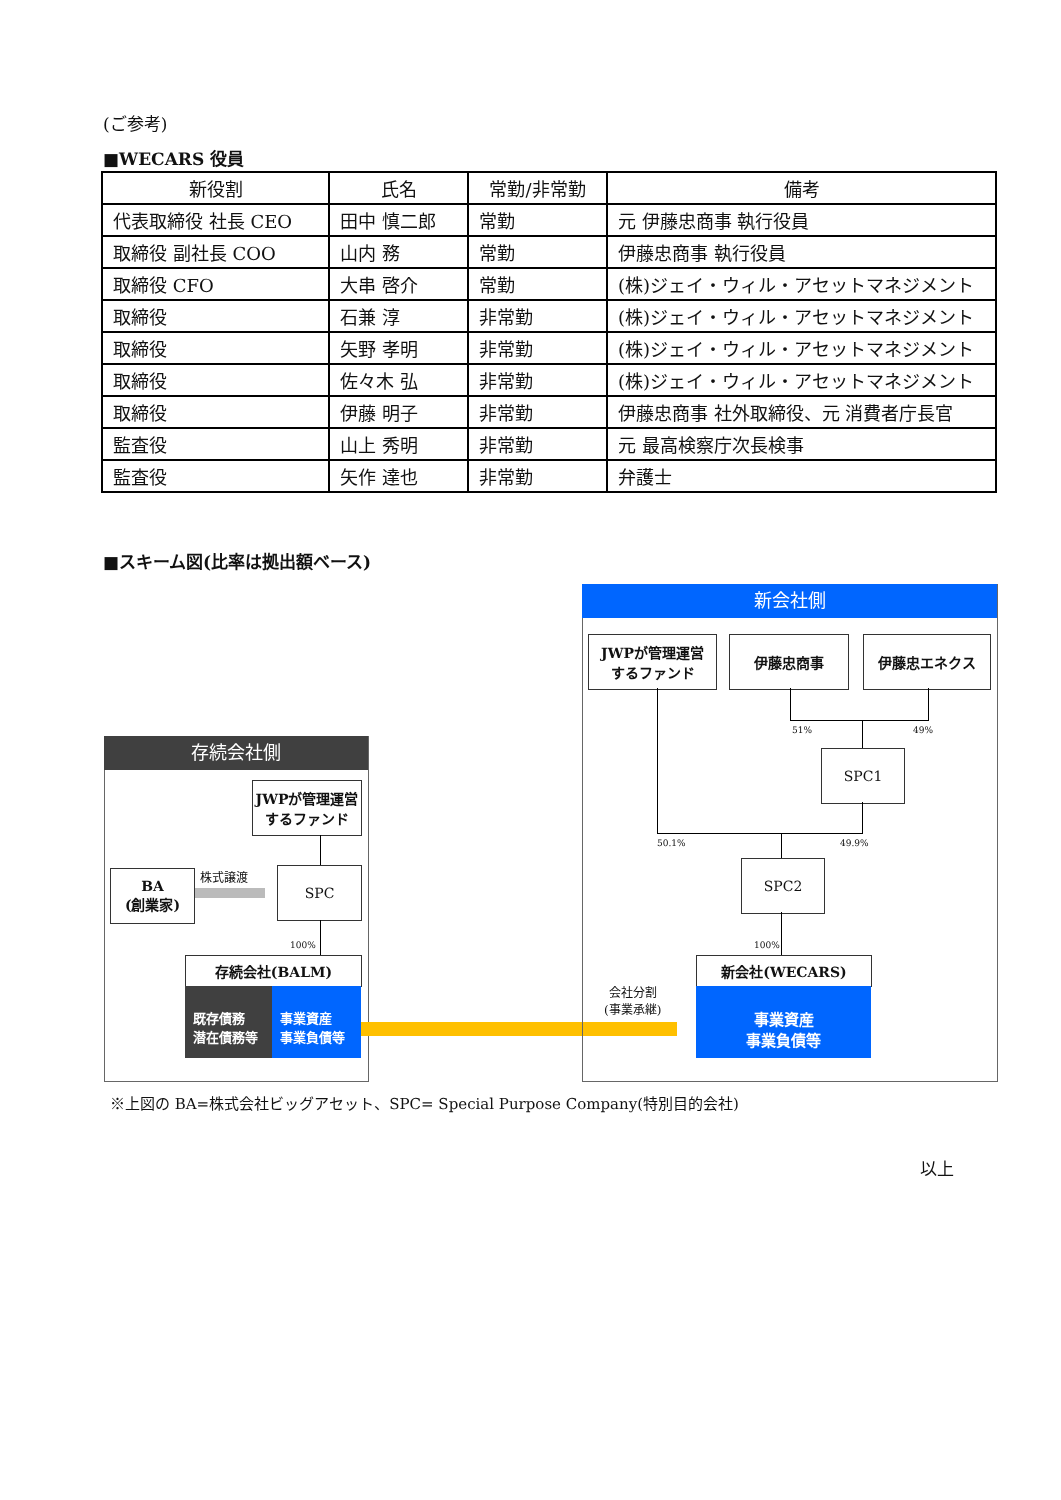(ご参考)
■WECARS 役員
| 新役割 | 氏名 | 常勤/非常勤 | 備考 |
| --- | --- | --- | --- |
| 代表取締役 社長 CEO | 田中 慎二郎 | 常勤 | 元 伊藤忠商事 執行役員 |
| 取締役 副社長 COO | 山内 務 | 常勤 | 伊藤忠商事 執行役員 |
| 取締役 CFO | 大串 啓介 | 常勤 | (株)ジェイ・ウィル・アセットマネジメント |
| 取締役 | 石兼 淳 | 非常勤 | (株)ジェイ・ウィル・アセットマネジメント |
| 取締役 | 矢野 孝明 | 非常勤 | (株)ジェイ・ウィル・アセットマネジメント |
| 取締役 | 佐々木 弘 | 非常勤 | (株)ジェイ・ウィル・アセットマネジメント |
| 取締役 | 伊藤 明子 | 非常勤 | 伊藤忠商事 社外取締役、元 消費者庁長官 |
| 監査役 | 山上 秀明 | 非常勤 | 元 最高検察庁次長検事 |
| 監査役 | 矢作 達也 | 非常勤 | 弁護士 |
■スキーム図(比率は拠出額ベース)
存続会社側
JWPが管理運営
するファンド
BA
(創業家)
株式譲渡 SPC
100%
存続会社(BALM)
既存債務
潜在債務等
事業資産
事業負債等
新会社側
JWPが管理運営
するファンド
伊藤忠商事 伊藤忠エネクス
51% 49%
SPC1
50.1% 49.9%
SPC2
100%
会社分割
(事業承継)
新会社(WECARS)
事業資産
事業負債等
※上図の BA=株式会社ビッグアセット、SPC= Special Purpose Company(特別目的会社)
以上